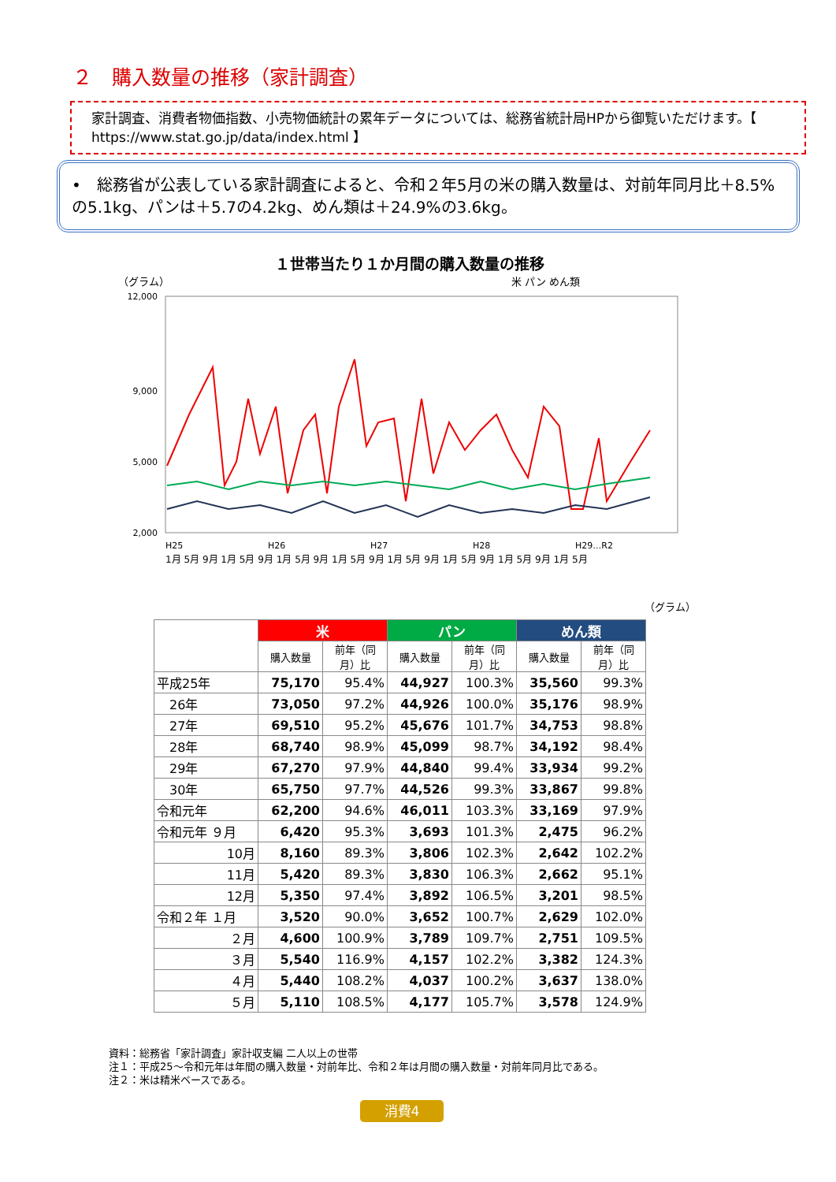２　購入数量の推移（家計調査）
家計調査、消費者物価指数、小売物価統計の累年データについては、総務省統計局HPから御覧いただけます。【 https://www.stat.go.jp/data/index.html 】
•　総務省が公表している家計調査によると、令和２年5月の米の購入数量は、対前年同月比＋8.5%の5.1kg、パンは＋5.7の4.2kg、めん類は＋24.9%の3.6kg。
１世帯当たり１か月間の購入数量の推移
（グラム） 米 パン めん類
12,000
9,000
5,000
2,000
H25
H26
H27
H28
H29…R2
1月 5月 9月 1月 5月 9月 1月 5月 9月 1月 5月 9月 1月 5月 9月 1月 5月 9月 1月 5月 9月 1月 5月
（グラム）
| | 米 | | パン | | めん類 | |
| | 購入数量 | 前年（同月）比 | 購入数量 | 前年（同月）比 | 購入数量 | 前年（同月）比 |
| 平成25年 | 75,170 | 95.4% | 44,927 | 100.3% | 35,560 | 99.3% |
| 26年 | 73,050 | 97.2% | 44,926 | 100.0% | 35,176 | 98.9% |
| 27年 | 69,510 | 95.2% | 45,676 | 101.7% | 34,753 | 98.8% |
| 28年 | 68,740 | 98.9% | 45,099 | 98.7% | 34,192 | 98.4% |
| 29年 | 67,270 | 97.9% | 44,840 | 99.4% | 33,934 | 99.2% |
| 30年 | 65,750 | 97.7% | 44,526 | 99.3% | 33,867 | 99.8% |
| 令和元年 | 62,200 | 94.6% | 46,011 | 103.3% | 33,169 | 97.9% |
| 令和元年 ９月 | 6,420 | 95.3% | 3,693 | 101.3% | 2,475 | 96.2% |
| 10月 | 8,160 | 89.3% | 3,806 | 102.3% | 2,642 | 102.2% |
| 11月 | 5,420 | 89.3% | 3,830 | 106.3% | 2,662 | 95.1% |
| 12月 | 5,350 | 97.4% | 3,892 | 106.5% | 3,201 | 98.5% |
| 令和２年 １月 | 3,520 | 90.0% | 3,652 | 100.7% | 2,629 | 102.0% |
| ２月 | 4,600 | 100.9% | 3,789 | 109.7% | 2,751 | 109.5% |
| ３月 | 5,540 | 116.9% | 4,157 | 102.2% | 3,382 | 124.3% |
| ４月 | 5,440 | 108.2% | 4,037 | 100.2% | 3,637 | 138.0% |
| ５月 | 5,110 | 108.5% | 4,177 | 105.7% | 3,578 | 124.9% |
資料：総務省「家計調査」家計収支編 二人以上の世帯
注１：平成25～令和元年は年間の購入数量・対前年比、令和２年は月間の購入数量・対前年同月比である。
注２：米は精米ベースである。
消費4